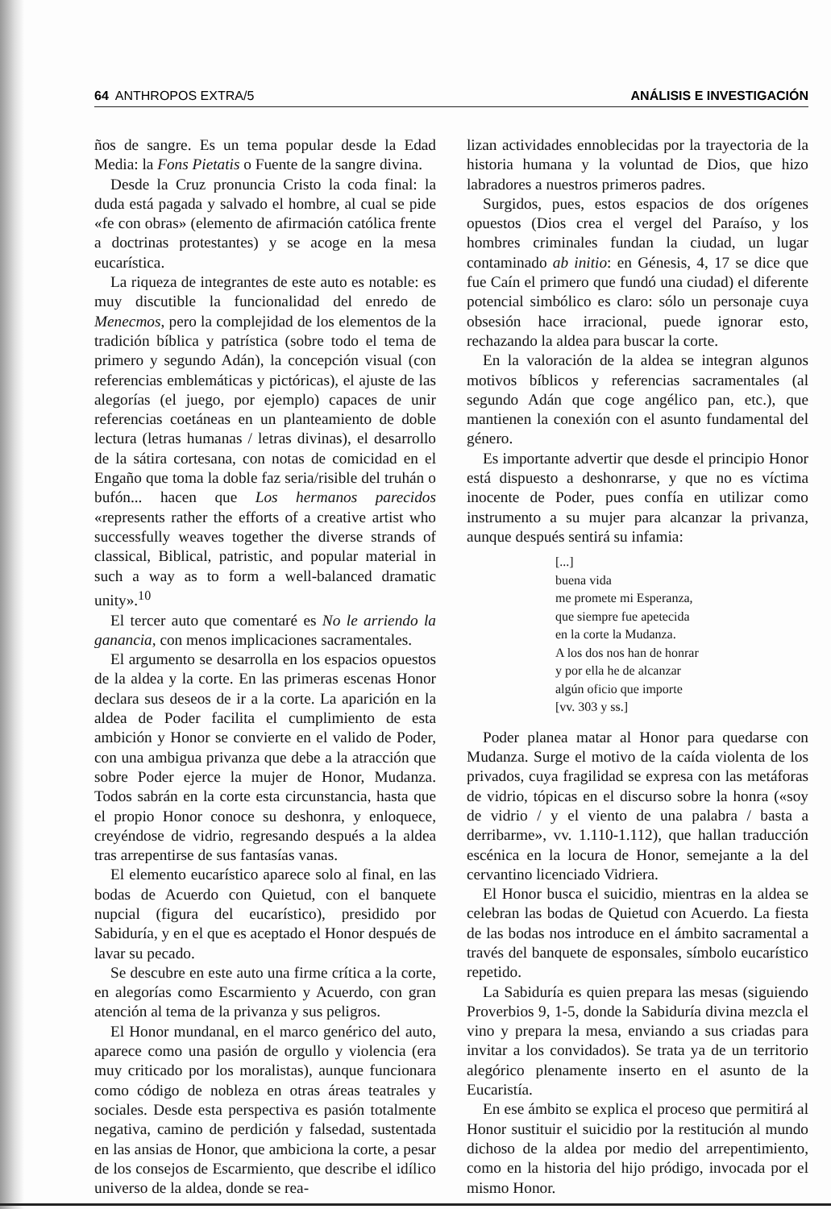64 ANTHROPOS EXTRA/5 ANÁLISIS E INVESTIGACIÓN
ños de sangre. Es un tema popular desde la Edad Media: la Fons Pietatis o Fuente de la sangre divina.
Desde la Cruz pronuncia Cristo la coda final: la duda está pagada y salvado el hombre, al cual se pide «fe con obras» (elemento de afirmación católica frente a doctrinas protestantes) y se acoge en la mesa eucarística.
La riqueza de integrantes de este auto es notable: es muy discutible la funcionalidad del enredo de Menecmos, pero la complejidad de los elementos de la tradición bíblica y patrística (sobre todo el tema de primero y segundo Adán), la concepción visual (con referencias emblemáticas y pictóricas), el ajuste de las alegorías (el juego, por ejemplo) capaces de unir referencias coetáneas en un planteamiento de doble lectura (letras humanas / letras divinas), el desarrollo de la sátira cortesana, con notas de comicidad en el Engaño que toma la doble faz seria/risible del truhán o bufón... hacen que Los hermanos parecidos «represents rather the efforts of a creative artist who successfully weaves together the diverse strands of classical, Biblical, patristic, and popular material in such a way as to form a well-balanced dramatic unity».<sup>10</sup>
El tercer auto que comentaré es No le arriendo la ganancia, con menos implicaciones sacramentales.
El argumento se desarrolla en los espacios opuestos de la aldea y la corte. En las primeras escenas Honor declara sus deseos de ir a la corte. La aparición en la aldea de Poder facilita el cumplimiento de esta ambición y Honor se convierte en el valido de Poder, con una ambigua privanza que debe a la atracción que sobre Poder ejerce la mujer de Honor, Mudanza. Todos sabrán en la corte esta circunstancia, hasta que el propio Honor conoce su deshonra, y enloquece, creyéndose de vidrio, regresando después a la aldea tras arrepentirse de sus fantasías vanas.
El elemento eucarístico aparece solo al final, en las bodas de Acuerdo con Quietud, con el banquete nupcial (figura del eucarístico), presidido por Sabiduría, y en el que es aceptado el Honor después de lavar su pecado.
Se descubre en este auto una firme crítica a la corte, en alegorías como Escarmiento y Acuerdo, con gran atención al tema de la privanza y sus peligros.
El Honor mundanal, en el marco genérico del auto, aparece como una pasión de orgullo y violencia (era muy criticado por los moralistas), aunque funcionara como código de nobleza en otras áreas teatrales y sociales. Desde esta perspectiva es pasión totalmente negativa, camino de perdición y falsedad, sustentada en las ansias de Honor, que ambiciona la corte, a pesar de los consejos de Escarmiento, que describe el idílico universo de la aldea, donde se rea-
lizan actividades ennoblecidas por la trayectoria de la historia humana y la voluntad de Dios, que hizo labradores a nuestros primeros padres.
Surgidos, pues, estos espacios de dos orígenes opuestos (Dios crea el vergel del Paraíso, y los hombres criminales fundan la ciudad, un lugar contaminado ab initio: en Génesis, 4, 17 se dice que fue Caín el primero que fundó una ciudad) el diferente potencial simbólico es claro: sólo un personaje cuya obsesión hace irracional, puede ignorar esto, rechazando la aldea para buscar la corte.
En la valoración de la aldea se integran algunos motivos bíblicos y referencias sacramentales (al segundo Adán que coge angélico pan, etc.), que mantienen la conexión con el asunto fundamental del género.
Es importante advertir que desde el principio Honor está dispuesto a deshonrarse, y que no es víctima inocente de Poder, pues confía en utilizar como instrumento a su mujer para alcanzar la privanza, aunque después sentirá su infamia:
[...]
buena vida
me promete mi Esperanza,
que siempre fue apetecida
en la corte la Mudanza.
A los dos nos han de honrar
y por ella he de alcanzar
algún oficio que importe
[vv. 303 y ss.]
Poder planea matar al Honor para quedarse con Mudanza. Surge el motivo de la caída violenta de los privados, cuya fragilidad se expresa con las metáforas de vidrio, tópicas en el discurso sobre la honra («soy de vidrio / y el viento de una palabra / basta a derribarme», vv. 1.110-1.112), que hallan traducción escénica en la locura de Honor, semejante a la del cervantino licenciado Vidriera.
El Honor busca el suicidio, mientras en la aldea se celebran las bodas de Quietud con Acuerdo. La fiesta de las bodas nos introduce en el ámbito sacramental a través del banquete de esponsales, símbolo eucarístico repetido.
La Sabiduría es quien prepara las mesas (siguiendo Proverbios 9, 1-5, donde la Sabiduría divina mezcla el vino y prepara la mesa, enviando a sus criadas para invitar a los convidados). Se trata ya de un territorio alegórico plenamente inserto en el asunto de la Eucaristía.
En ese ámbito se explica el proceso que permitirá al Honor sustituir el suicidio por la restitución al mundo dichoso de la aldea por medio del arrepentimiento, como en la historia del hijo pródigo, invocada por el mismo Honor.